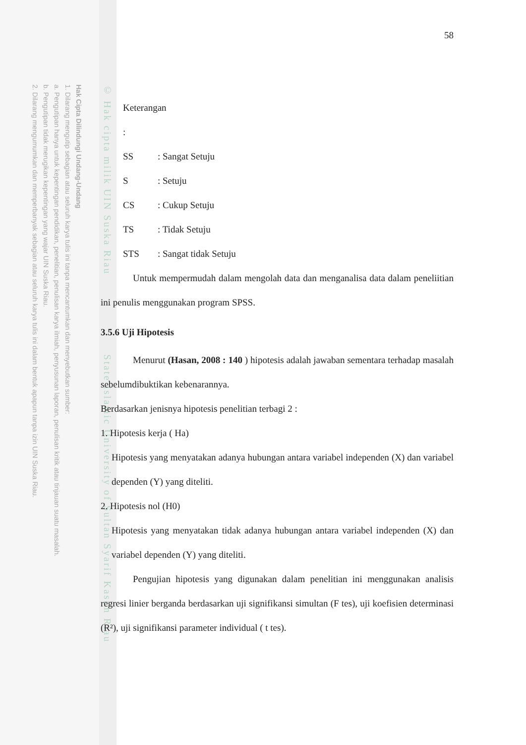Hak Cipta Dilindungi Undang-Undang
1. Dilarang mengutip sebagian atau seluruh karya tulis ini tanpa mencantumkan dan menyebutkan sumber:
a. Pengutipan hanya untuk kepentingan pendidikan, penelitian, penulisan karya ilmiah, penyusunan laporan, penulisan kritik atau tinjauan suatu masalah.
b. Pengutipan tidak merugikan kepentingan yang wajar UIN Suska Riau.
2. Dilarang mengumumkan dan memperbanyak sebagian atau seluruh karya tulis ini dalam bentuk apapun tanpa izin UIN Suska Riau.
© Hak cipta milik UIN Suska Riau State Islamic University of Sultan Syarif Kasim Riau
58
Keterangan :
SS: Sangat Setuju
S: Setuju
CS: Cukup Setuju
TS: Tidak Setuju
STS: Sangat tidak Setuju
Untuk mempermudah dalam mengolah data dan menganalisa data dalam peneliitian ini penulis menggunakan program SPSS.
3.5.6 Uji Hipotesis
Menurut (Hasan, 2008 : 140 ) hipotesis adalah jawaban sementara terhadap masalah sebelumdibuktikan kebenarannya.
Berdasarkan jenisnya hipotesis penelitian terbagi 2 :
1. Hipotesis kerja ( Ha)
Hipotesis yang menyatakan adanya hubungan antara variabel independen (X) dan variabel dependen (Y) yang diteliti.
2. Hipotesis nol (H0)
Hipotesis yang menyatakan tidak adanya hubungan antara variabel independen (X) dan variabel dependen (Y) yang diteliti.
Pengujian hipotesis yang digunakan dalam penelitian ini menggunakan analisis regresi linier berganda berdasarkan uji signifikansi simultan (F tes), uji koefisien determinasi (R²), uji signifikansi parameter individual ( t tes).